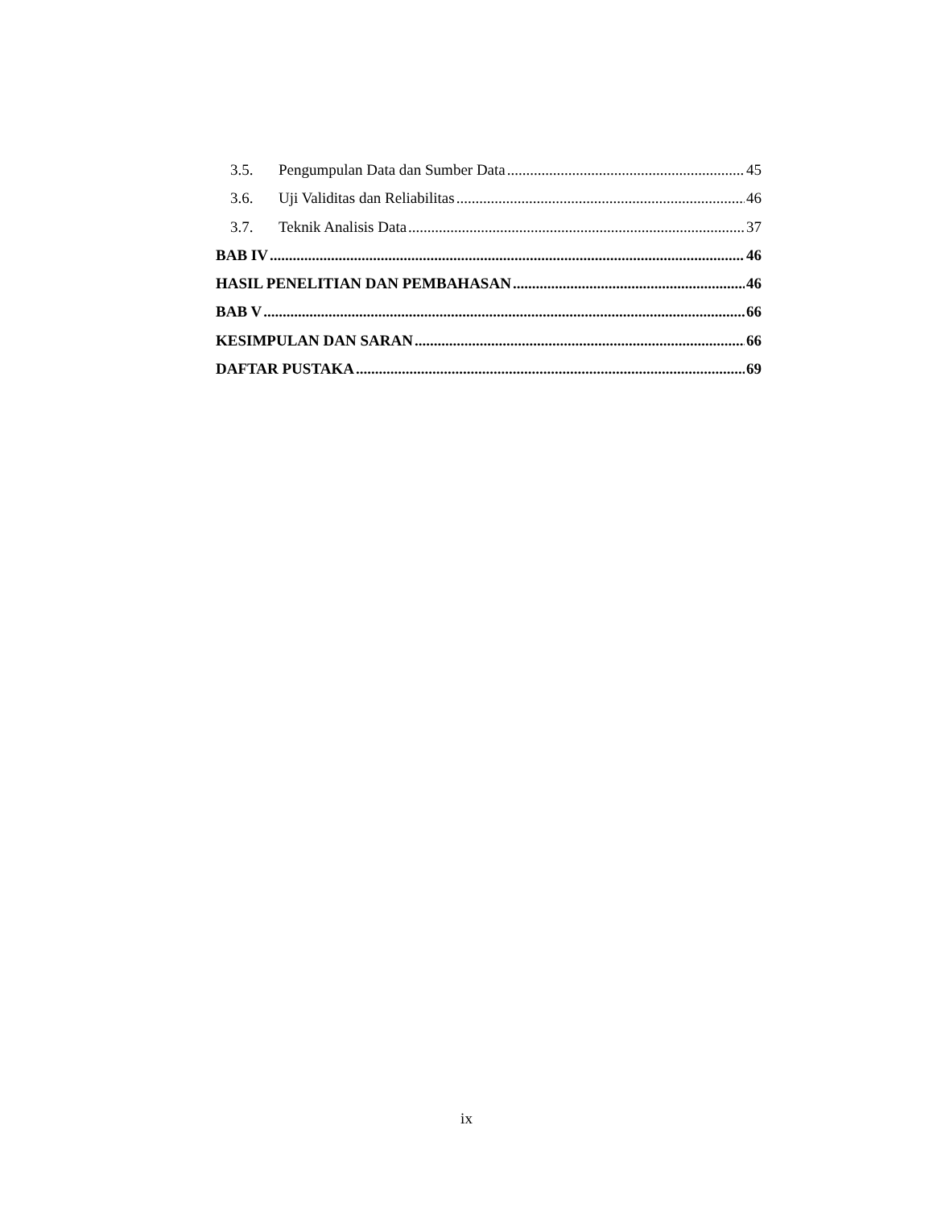3.5. Pengumpulan Data dan Sumber Data 45
3.6. Uji Validitas dan Reliabilitas 46
3.7. Teknik Analisis Data 37
BAB IV 46
HASIL PENELITIAN DAN PEMBAHASAN 46
BAB V 66
KESIMPULAN DAN SARAN 66
DAFTAR PUSTAKA 69
ix